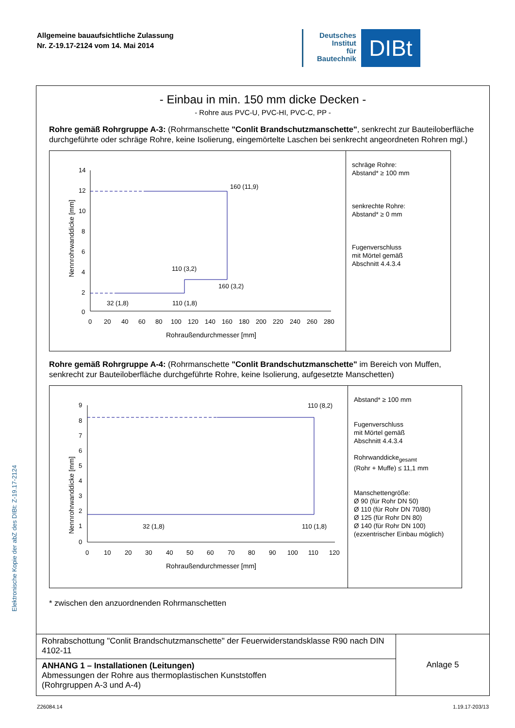Elektronische Kopie der abZ des DIBt: Z-19.17-2124
Allgemeine bauaufsichtliche Zulassung
Nr. Z-19.17-2124 vom 14. Mai 2014
Deutsches
Institut
für
Bautechnik
DIBt
- Einbau in min. 150 mm dicke Decken -
- Rohre aus PVC-U, PVC-HI, PVC-C, PP -
Rohre gemäß Rohrgruppe A-3: (Rohrmanschette "Conlit Brandschutzmanschette", senkrecht zur Bauteiloberfläche durchgeführte oder schräge Rohre, keine Isolierung, eingemörtelte Laschen bei senkrecht angeordneten Rohren mgl.)
Nennrohrwanddicke [mm]
14
12
10
8
6
4
2
0
0 20 40 60 80 100 120 140 160 180 200 220 240 260 280
Rohraußendurchmesser [mm]
160 (11,9)
110 (3,2)
160 (3,2)
32 (1,8)
110 (1,8)
schräge Rohre:
Abstand* ≥ 100 mm
senkrechte Rohre:
Abstand* ≥ 0 mm
Fugenverschluss
mit Mörtel gemäß
Abschnitt 4.4.3.4
Rohre gemäß Rohrgruppe A-4: (Rohrmanschette "Conlit Brandschutzmanschette" im Bereich von Muffen, senkrecht zur Bauteiloberfläche durchgeführte Rohre, keine Isolierung, aufgesetzte Manschetten)
Nennrohrwanddicke [mm]
9
8
7
6
5
4
3
2
1
0
0 10 20 30 40 50 60 70 80 90 100 110 120
Rohraußendurchmesser [mm]
110 (8,2)
32 (1,8)
110 (1,8)
Abstand* ≥ 100 mm
Fugenverschluss
mit Mörtel gemäß
Abschnitt 4.4.3.4
Rohrwanddicke<sub>gesamt</sub>
(Rohr + Muffe) ≤ 11,1 mm
Manschettengröße:
Ø 90 (für Rohr DN 50)
Ø 110 (für Rohr DN 70/80)
Ø 125 (für Rohr DN 80)
Ø 140 (für Rohr DN 100)
(ezxentrischer Einbau möglich)
* zwischen den anzuordnenden Rohrmanschetten
Rohrabschottung "Conlit Brandschutzmanschette" der Feuerwiderstandsklasse R90 nach DIN 4102-11
ANHANG 1 – Installationen (Leitungen)
Abmessungen der Rohre aus thermoplastischen Kunststoffen
(Rohrgruppen A-3 und A-4)
Anlage 5
Z26084.14 1.19.17-203/13